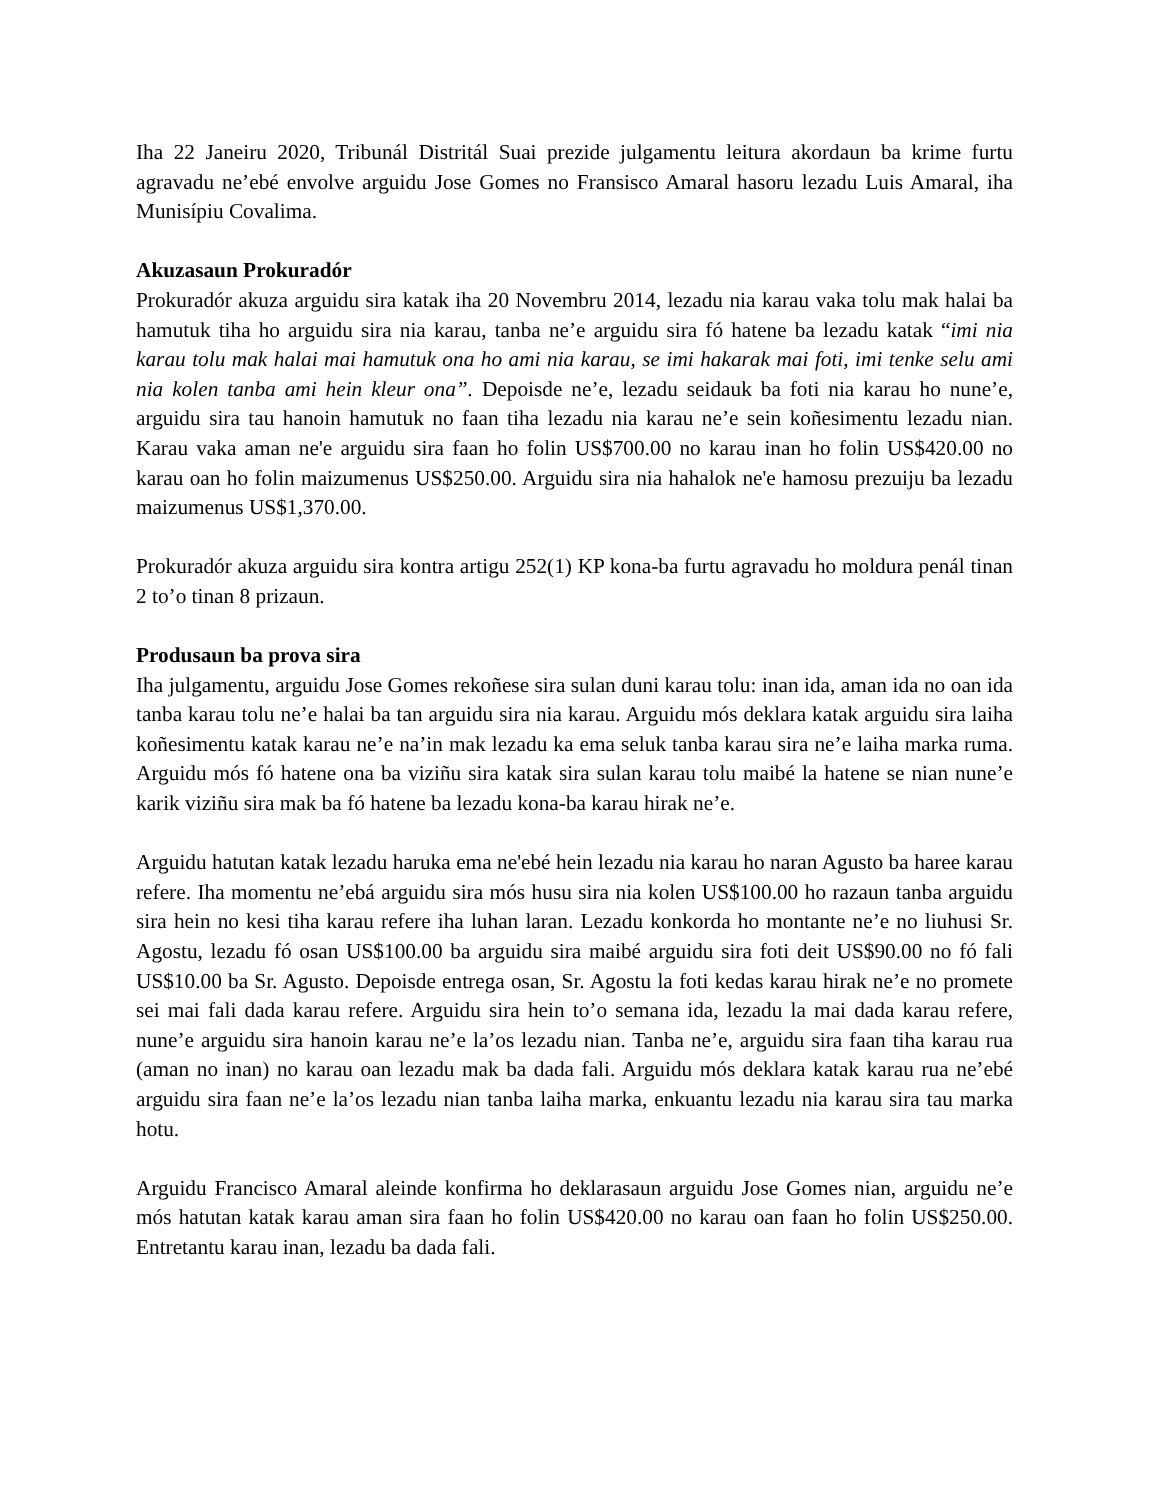Iha 22 Janeiru 2020, Tribunál Distritál Suai prezide julgamentu leitura akordaun ba krime furtu agravadu ne’ebé envolve arguidu Jose Gomes no Fransisco Amaral hasoru lezadu Luis Amaral, iha Munisípiu Covalima.
Akuzasaun Prokuradór
Prokuradór akuza arguidu sira katak iha 20 Novembru 2014, lezadu nia karau vaka tolu mak halai ba hamutuk tiha ho arguidu sira nia karau, tanba ne’e arguidu sira fó hatene ba lezadu katak “imi nia karau tolu mak halai mai hamutuk ona ho ami nia karau, se imi hakarak mai foti, imi tenke selu ami nia kolen tanba ami hein kleur ona”. Depoisde ne’e, lezadu seidauk ba foti nia karau ho nune’e, arguidu sira tau hanoin hamutuk no faan tiha lezadu nia karau ne’e sein koñesimentu lezadu nian. Karau vaka aman ne'e arguidu sira faan ho folin US$700.00 no karau inan ho folin US$420.00 no karau oan ho folin maizumenus US$250.00. Arguidu sira nia hahalok ne'e hamosu prezuiju ba lezadu maizumenus US$1,370.00.
Prokuradór akuza arguidu sira kontra artigu 252(1) KP kona-ba furtu agravadu ho moldura penál tinan 2 to’o tinan 8 prizaun.
Produsaun ba prova sira
Iha julgamentu, arguidu Jose Gomes rekoñese sira sulan duni karau tolu: inan ida, aman ida no oan ida tanba karau tolu ne’e halai ba tan arguidu sira nia karau. Arguidu mós deklara katak arguidu sira laiha koñesimentu katak karau ne’e na’in mak lezadu ka ema seluk tanba karau sira ne’e laiha marka ruma. Arguidu mós fó hatene ona ba viziñu sira katak sira sulan karau tolu maibé la hatene se nian nune’e karik viziñu sira mak ba fó hatene ba lezadu kona-ba karau hirak ne’e.
Arguidu hatutan katak lezadu haruka ema ne'ebé hein lezadu nia karau ho naran Agusto ba haree karau refere. Iha momentu ne’ebá arguidu sira mós husu sira nia kolen US$100.00 ho razaun tanba arguidu sira hein no kesi tiha karau refere iha luhan laran. Lezadu konkorda ho montante ne’e no liuhusi Sr. Agostu, lezadu fó osan US$100.00 ba arguidu sira maibé arguidu sira foti deit US$90.00 no fó fali US$10.00 ba Sr. Agusto. Depoisde entrega osan, Sr. Agostu la foti kedas karau hirak ne’e no promete sei mai fali dada karau refere. Arguidu sira hein to’o semana ida, lezadu la mai dada karau refere, nune’e arguidu sira hanoin karau ne’e la’os lezadu nian. Tanba ne’e, arguidu sira faan tiha karau rua (aman no inan) no karau oan lezadu mak ba dada fali. Arguidu mós deklara katak karau rua ne’ebé arguidu sira faan ne’e la’os lezadu nian tanba laiha marka, enkuantu lezadu nia karau sira tau marka hotu.
Arguidu Francisco Amaral aleinde konfirma ho deklarasaun arguidu Jose Gomes nian, arguidu ne’e mós hatutan katak karau aman sira faan ho folin US$420.00 no karau oan faan ho folin US$250.00. Entretantu karau inan, lezadu ba dada fali.